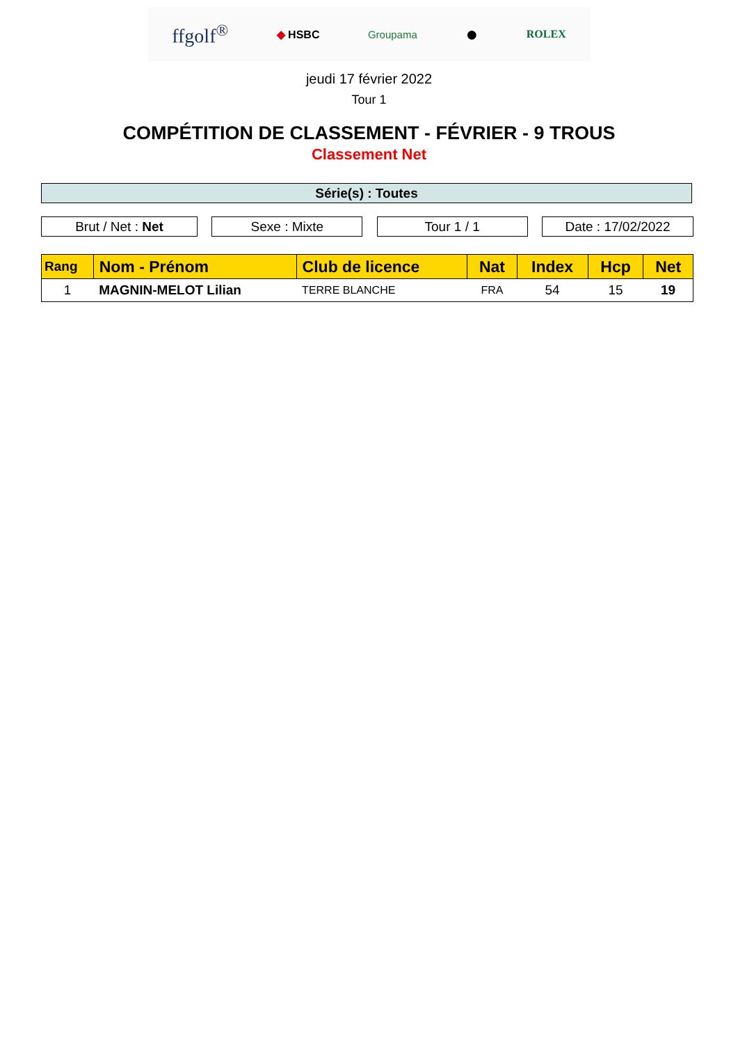ffgolf<sup>®</sup> ◆ HSBC Groupama ● ROLEX
jeudi 17 février 2022
Tour 1
COMPÉTITION DE CLASSEMENT - FÉVRIER - 9 TROUS
Classement Net
Série(s) : Toutes
Brut / Net : Net Sexe : Mixte Tour 1 / 1 Date : 17/02/2022
| Rang | Nom - Prénom | Club de licence | Nat | Index | Hcp | Net |
| --- | --- | --- | --- | --- | --- | --- |
| 1 | MAGNIN-MELOT Lilian | TERRE BLANCHE | FRA | 54 | 15 | 19 |